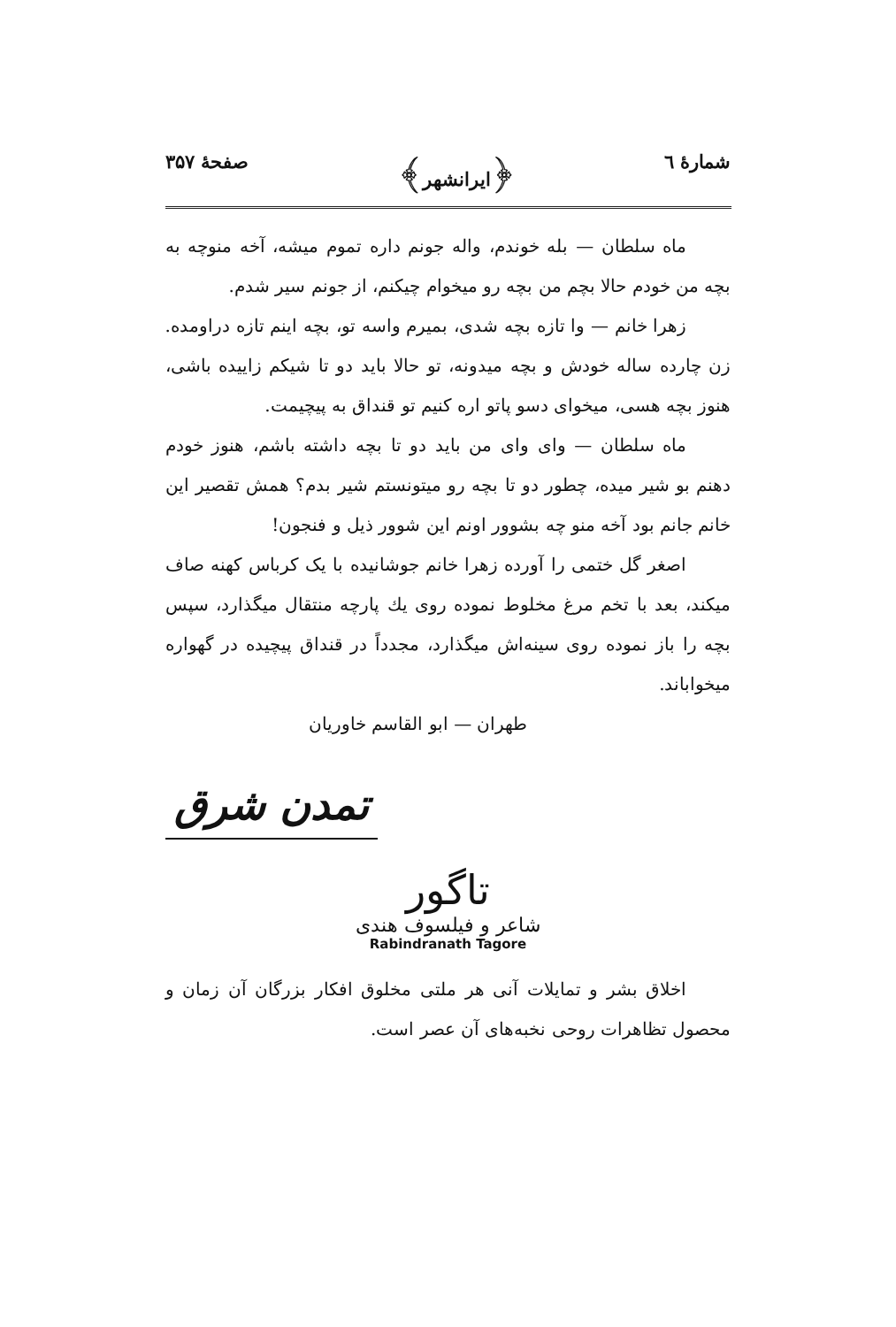شمارهٔ ٦ ﴿ایرانشهر﴾ صفحهٔ ۳۵۷
ماه سلطان — بله خوندم، واله جونم داره تموم میشه، آخه منوچه به بچه من خودم حالا بچم من بچه رو میخوام چیکنم، از جونم سیر شدم.
زهرا خانم — وا تازه بچه شدی، بمیرم واسه تو، بچه اینم تازه دراومده. زن چارده ساله خودش و بچه میدونه، تو حالا باید دو تا شیکم زاییده باشی، هنوز بچه هسی، میخوای دسو پاتو اره کنیم تو قنداق به پیچیمت.
ماه سلطان — وای وای من باید دو تا بچه داشته باشم، هنوز خودم دهنم بو شیر میده، چطور دو تا بچه رو میتونستم شیر بدم؟ همش تقصیر این خانم جانم بود آخه منو چه بشوور اونم این شوور ذیل و فنجون!
اصغر گل ختمی را آورده زهرا خانم جوشانیده با یک کرباس کهنه صاف میکند، بعد با تخم مرغ مخلوط نموده روی یك پارچه منتقال میگذارد، سپس بچه را باز نموده روی سینه‌اش میگذارد، مجدداً در قنداق پیچیده در گهواره میخواباند.
طهران — ابو القاسم خاوریان
تمدن شرق
تاگور
شاعر و فیلسوف هندی
Rabindranath Tagore
اخلاق بشر و تمایلات آنی هر ملتی مخلوق افکار بزرگان آن زمان و محصول تظاهرات روحی نخبه‌های آن عصر است.